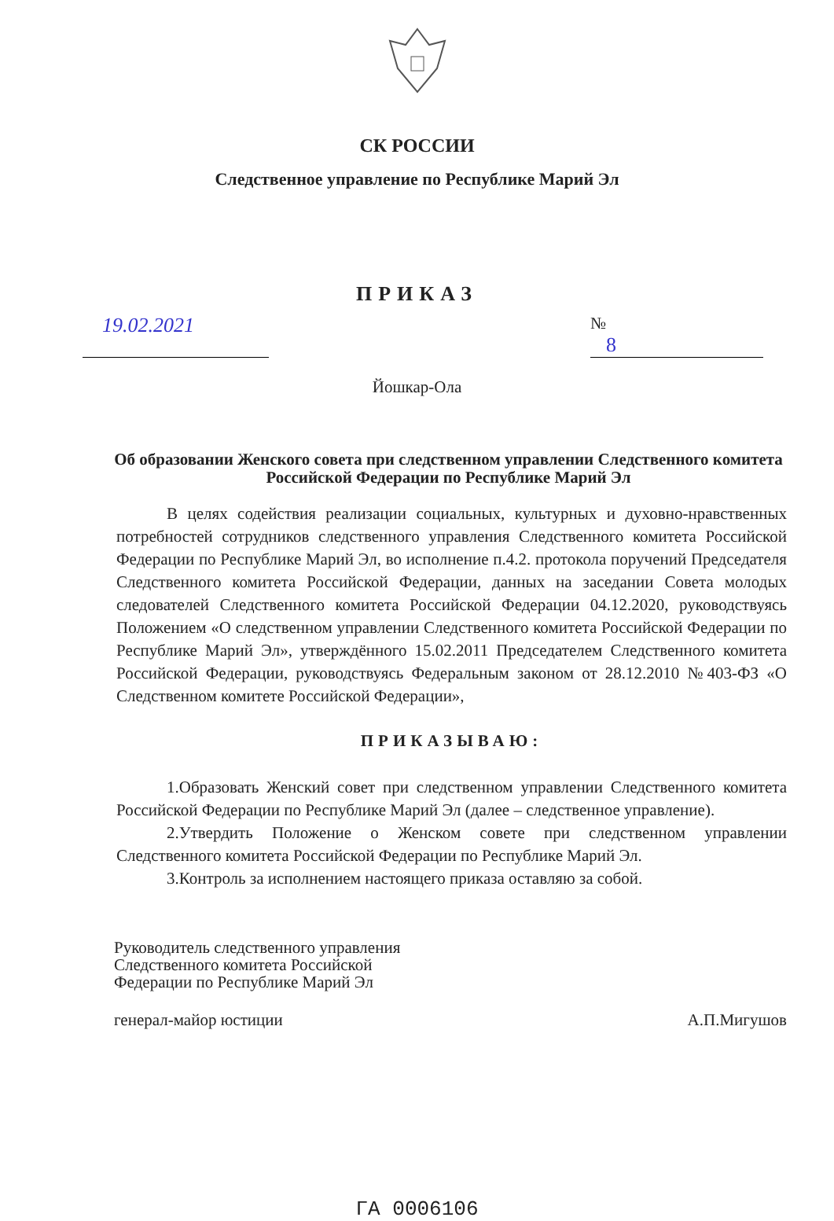СК РОССИИ
Следственное управление по Республике Марий Эл
ПРИКАЗ
19.02.2021
№ 8
Йошкар-Ола
Об образовании Женского совета при следственном управлении Следственного комитета Российской Федерации по Республике Марий Эл
В целях содействия реализации социальных, культурных и духовно-нравственных потребностей сотрудников следственного управления Следственного комитета Российской Федерации по Республике Марий Эл, во исполнение п.4.2. протокола поручений Председателя Следственного комитета Российской Федерации, данных на заседании Совета молодых следователей Следственного комитета Российской Федерации 04.12.2020, руководствуясь Положением «О следственном управлении Следственного комитета Российской Федерации по Республике Марий Эл», утверждённого 15.02.2011 Председателем Следственного комитета Российской Федерации, руководствуясь Федеральным законом от 28.12.2010 №403-ФЗ «О Следственном комитете Российской Федерации»,
ПРИКАЗЫВАЮ:
1.Образовать Женский совет при следственном управлении Следственного комитета Российской Федерации по Республике Марий Эл (далее – следственное управление).
2.Утвердить Положение о Женском совете при следственном управлении Следственного комитета Российской Федерации по Республике Марий Эл.
3.Контроль за исполнением настоящего приказа оставляю за собой.
Руководитель следственного управления
Следственного комитета Российской
Федерации по Республике Марий Эл
генерал-майор юстиции А.П.Мигушов
ГА 0006106